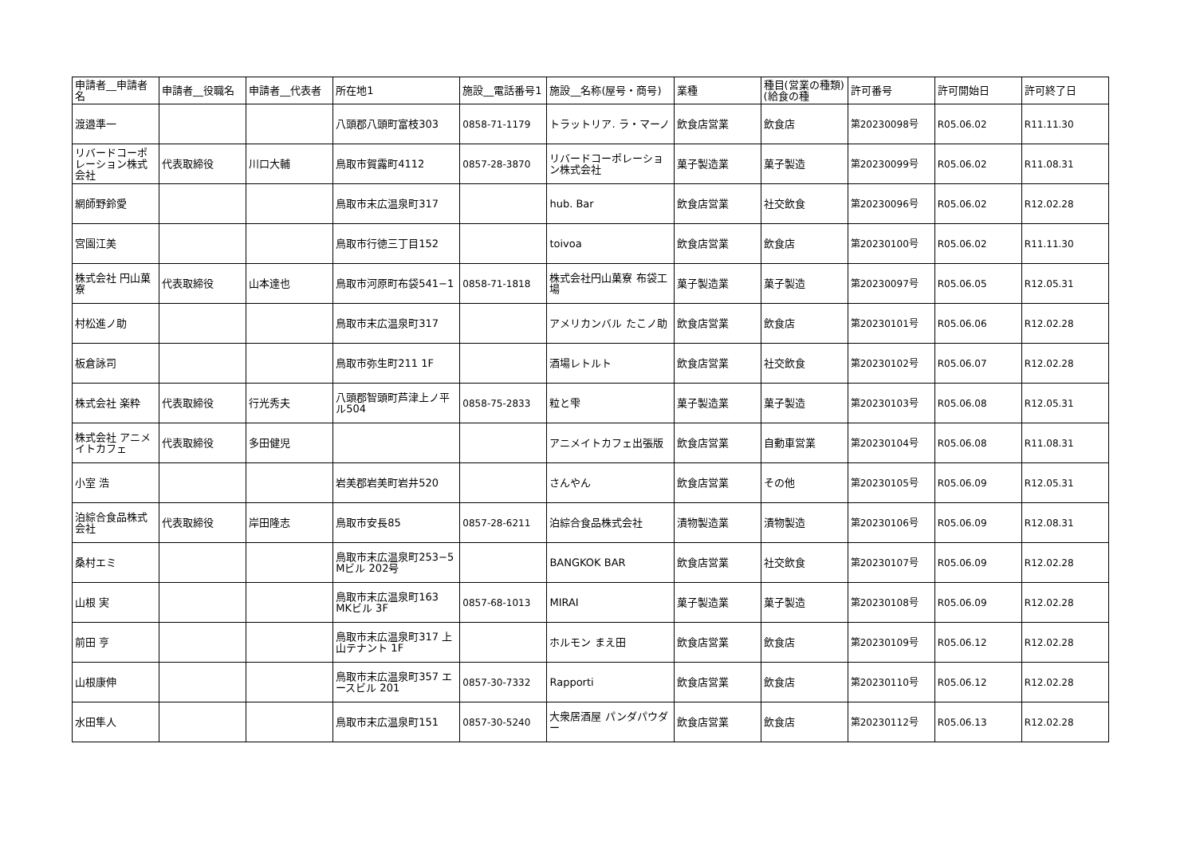| 申請者__申請者名 | 申請者__役職名 | 申請者__代表者 | 所在地1 | 施設__電話番号1 | 施設__名称(屋号・商号) | 業種 | 種目(営業の種類)(給食の種 | 許可番号 | 許可開始日 | 許可終了日 |
| --- | --- | --- | --- | --- | --- | --- | --- | --- | --- | --- |
| 渡邉準一 | | | 八頭郡八頭町富枝303 | 0858-71-1179 | トラットリア. ラ・マーノ | 飲食店営業 | 飲食店 | 第20230098号 | R05.06.02 | R11.11.30 |
| リバードコーポレーション株式会社 | 代表取締役 | 川口大輔 | 鳥取市賀露町4112 | 0857-28-3870 | リバードコーポレーション株式会社 | 菓子製造業 | 菓子製造 | 第20230099号 | R05.06.02 | R11.08.31 |
| 網師野鈴愛 | | | 鳥取市末広温泉町317 | | hub. Bar | 飲食店営業 | 社交飲食 | 第20230096号 | R05.06.02 | R12.02.28 |
| 宮園江美 | | | 鳥取市行徳三丁目152 | | toivoa | 飲食店営業 | 飲食店 | 第20230100号 | R05.06.02 | R11.11.30 |
| 株式会社 円山菓寮 | 代表取締役 | 山本達也 | 鳥取市河原町布袋541−1 | 0858-71-1818 | 株式会社円山菓寮 布袋工場 | 菓子製造業 | 菓子製造 | 第20230097号 | R05.06.05 | R12.05.31 |
| 村松進ノ助 | | | 鳥取市末広温泉町317 | | アメリカンバル たこノ助 | 飲食店営業 | 飲食店 | 第20230101号 | R05.06.06 | R12.02.28 |
| 板倉詠司 | | | 鳥取市弥生町211 1F | | 酒場レトルト | 飲食店営業 | 社交飲食 | 第20230102号 | R05.06.07 | R12.02.28 |
| 株式会社 楽粋 | 代表取締役 | 行光秀夫 | 八頭郡智頭町芦津上ノ平ル504 | 0858-75-2833 | 粒と雫 | 菓子製造業 | 菓子製造 | 第20230103号 | R05.06.08 | R12.05.31 |
| 株式会社 アニメイトカフェ | 代表取締役 | 多田健児 | | | アニメイトカフェ出張版 | 飲食店営業 | 自動車営業 | 第20230104号 | R05.06.08 | R11.08.31 |
| 小室 浩 | | | 岩美郡岩美町岩井520 | | さんやん | 飲食店営業 | その他 | 第20230105号 | R05.06.09 | R12.05.31 |
| 泊綜合食品株式会社 | 代表取締役 | 岸田隆志 | 鳥取市安長85 | 0857-28-6211 | 泊綜合食品株式会社 | 漬物製造業 | 漬物製造 | 第20230106号 | R05.06.09 | R12.08.31 |
| 桑村エミ | | | 鳥取市末広温泉町253−5 Mビル 202号 | | BANGKOK BAR | 飲食店営業 | 社交飲食 | 第20230107号 | R05.06.09 | R12.02.28 |
| 山根 実 | | | 鳥取市末広温泉町163 MKビル 3F | 0857-68-1013 | MIRAI | 菓子製造業 | 菓子製造 | 第20230108号 | R05.06.09 | R12.02.28 |
| 前田 亨 | | | 鳥取市末広温泉町317 上山テナント 1F | | ホルモン まえ田 | 飲食店営業 | 飲食店 | 第20230109号 | R05.06.12 | R12.02.28 |
| 山根康伸 | | | 鳥取市末広温泉町357 エースビル 201 | 0857-30-7332 | Rapporti | 飲食店営業 | 飲食店 | 第20230110号 | R05.06.12 | R12.02.28 |
| 水田隼人 | | | 鳥取市末広温泉町151 | 0857-30-5240 | 大衆居酒屋 パンダパウダー | 飲食店営業 | 飲食店 | 第20230112号 | R05.06.13 | R12.02.28 |